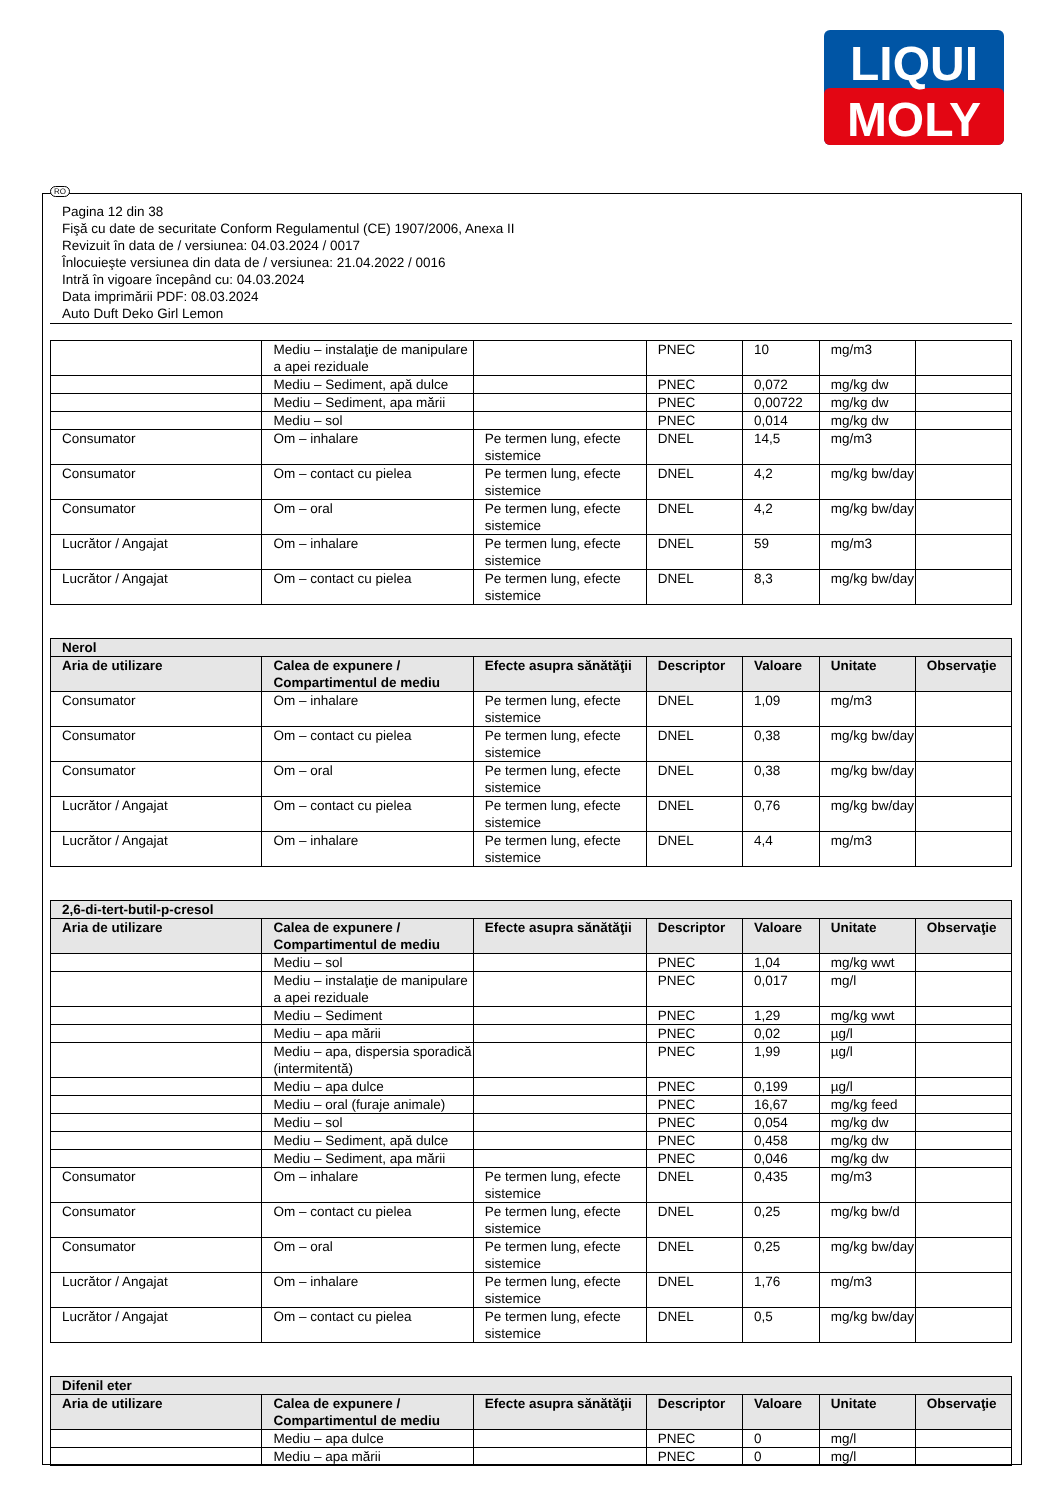LIQUI
MOLY
RO
Pagina 12 din 38
Fişă cu date de securitate Conform Regulamentul (CE) 1907/2006, Anexa II
Revizuit în data de / versiunea: 04.03.2024 / 0017
Înlocuieşte versiunea din data de / versiunea: 21.04.2022 / 0016
Intră în vigoare începând cu: 04.03.2024
Data imprimării PDF: 08.03.2024
Auto Duft Deko Girl Lemon
| | Mediu – instalaţie de manipulare a apei reziduale | | PNEC | 10 | mg/m3 | |
| | Mediu – Sediment, apă dulce | | PNEC | 0,072 | mg/kg dw | |
| | Mediu – Sediment, apa mării | | PNEC | 0,00722 | mg/kg dw | |
| | Mediu – sol | | PNEC | 0,014 | mg/kg dw | |
| Consumator | Om – inhalare | Pe termen lung, efecte sistemice | DNEL | 14,5 | mg/m3 | |
| Consumator | Om – contact cu pielea | Pe termen lung, efecte sistemice | DNEL | 4,2 | mg/kg bw/day | |
| Consumator | Om – oral | Pe termen lung, efecte sistemice | DNEL | 4,2 | mg/kg bw/day | |
| Lucrător / Angajat | Om – inhalare | Pe termen lung, efecte sistemice | DNEL | 59 | mg/m3 | |
| Lucrător / Angajat | Om – contact cu pielea | Pe termen lung, efecte sistemice | DNEL | 8,3 | mg/kg bw/day | |
| Nerol | | | | | | |
| --- | --- | --- | --- | --- | --- | --- |
| Aria de utilizare | Calea de expunere / Compartimentul de mediu | Efecte asupra sănătăţii | Descriptor | Valoare | Unitate | Observaţie |
| Consumator | Om – inhalare | Pe termen lung, efecte sistemice | DNEL | 1,09 | mg/m3 | |
| Consumator | Om – contact cu pielea | Pe termen lung, efecte sistemice | DNEL | 0,38 | mg/kg bw/day | |
| Consumator | Om – oral | Pe termen lung, efecte sistemice | DNEL | 0,38 | mg/kg bw/day | |
| Lucrător / Angajat | Om – contact cu pielea | Pe termen lung, efecte sistemice | DNEL | 0,76 | mg/kg bw/day | |
| Lucrător / Angajat | Om – inhalare | Pe termen lung, efecte sistemice | DNEL | 4,4 | mg/m3 | |
| 2,6-di-tert-butil-p-cresol | | | | | | |
| --- | --- | --- | --- | --- | --- | --- |
| Aria de utilizare | Calea de expunere / Compartimentul de mediu | Efecte asupra sănătăţii | Descriptor | Valoare | Unitate | Observaţie |
| | Mediu – sol | | PNEC | 1,04 | mg/kg wwt | |
| | Mediu – instalaţie de manipulare a apei reziduale | | PNEC | 0,017 | mg/l | |
| | Mediu – Sediment | | PNEC | 1,29 | mg/kg wwt | |
| | Mediu – apa mării | | PNEC | 0,02 | µg/l | |
| | Mediu – apa, dispersia sporadică (intermitentă) | | PNEC | 1,99 | µg/l | |
| | Mediu – apa dulce | | PNEC | 0,199 | µg/l | |
| | Mediu – oral (furaje animale) | | PNEC | 16,67 | mg/kg feed | |
| | Mediu – sol | | PNEC | 0,054 | mg/kg dw | |
| | Mediu – Sediment, apă dulce | | PNEC | 0,458 | mg/kg dw | |
| | Mediu – Sediment, apa mării | | PNEC | 0,046 | mg/kg dw | |
| Consumator | Om – inhalare | Pe termen lung, efecte sistemice | DNEL | 0,435 | mg/m3 | |
| Consumator | Om – contact cu pielea | Pe termen lung, efecte sistemice | DNEL | 0,25 | mg/kg bw/d | |
| Consumator | Om – oral | Pe termen lung, efecte sistemice | DNEL | 0,25 | mg/kg bw/day | |
| Lucrător / Angajat | Om – inhalare | Pe termen lung, efecte sistemice | DNEL | 1,76 | mg/m3 | |
| Lucrător / Angajat | Om – contact cu pielea | Pe termen lung, efecte sistemice | DNEL | 0,5 | mg/kg bw/day | |
| Difenil eter | | | | | | |
| --- | --- | --- | --- | --- | --- | --- |
| Aria de utilizare | Calea de expunere / Compartimentul de mediu | Efecte asupra sănătăţii | Descriptor | Valoare | Unitate | Observaţie |
| | Mediu – apa dulce | | PNEC | 0 | mg/l | |
| | Mediu – apa mării | | PNEC | 0 | mg/l | |